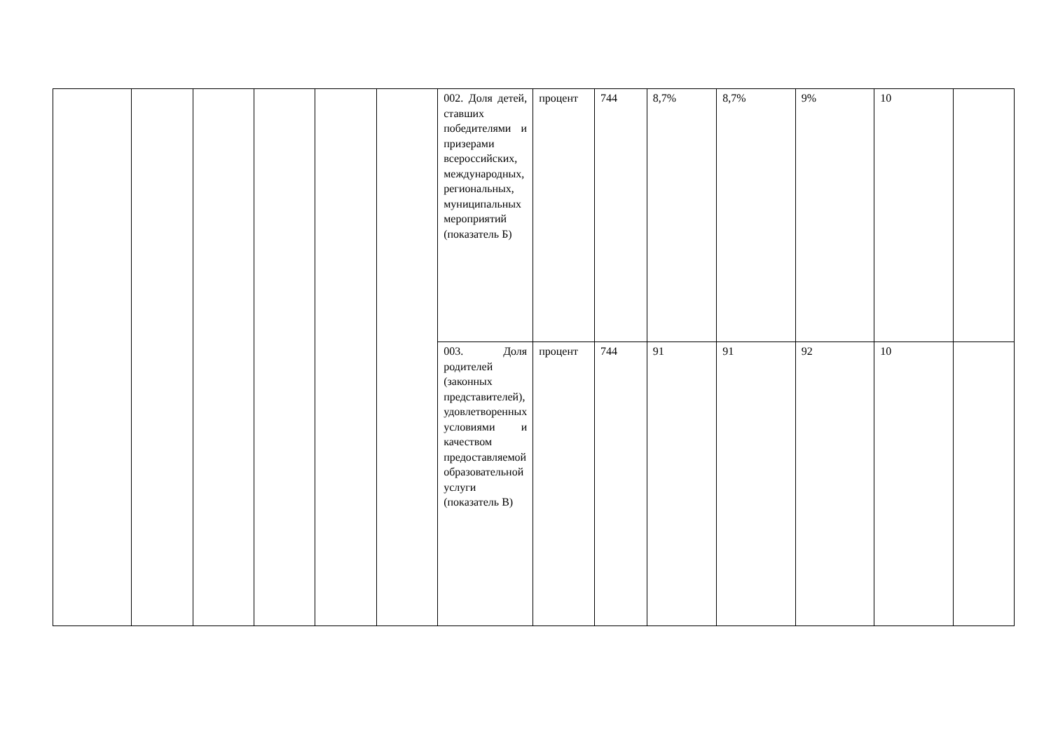| | | | | | | 002. Доля детей, ставших победителями и призерами всероссийских, международных, региональных, муниципальных мероприятий (показатель Б) | процент | 744 | 8,7% | 8,7% | 9% | 10 | |
| | | | | | | 003. Доля родителей (законных представителей), удовлетворенных условиями и качеством предоставляемой образовательной услуги (показатель В) | процент | 744 | 91 | 91 | 92 | 10 | |